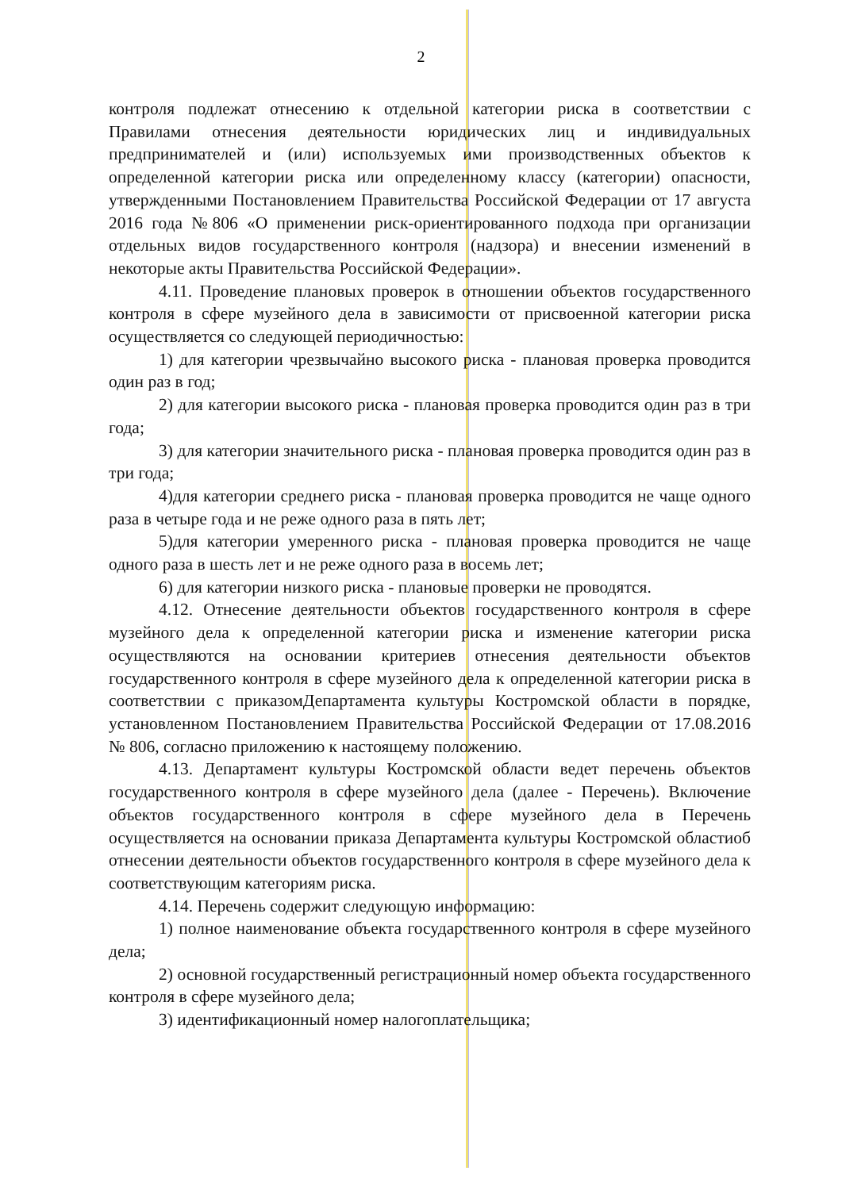2
контроля подлежат отнесению к отдельной категории риска в соответствии с Правилами отнесения деятельности юридических лиц и индивидуальных предпринимателей и (или) используемых ими производственных объектов к определенной категории риска или определенному классу (категории) опасности, утвержденными Постановлением Правительства Российской Федерации от 17 августа 2016 года №806 «О применении риск-ориентированного подхода при организации отдельных видов государственного контроля (надзора) и внесении изменений в некоторые акты Правительства Российской Федерации».
4.11. Проведение плановых проверок в отношении объектов государственного контроля в сфере музейного дела в зависимости от присвоенной категории риска осуществляется со следующей периодичностью:
1) для категории чрезвычайно высокого риска - плановая проверка проводится один раз в год;
2) для категории высокого риска - плановая проверка проводится один раз в три года;
3) для категории значительного риска - плановая проверка проводится один раз в три года;
4)для категории среднего риска - плановая проверка проводится не чаще одного раза в четыре года и не реже одного раза в пять лет;
5)для категории умеренного риска - плановая проверка проводится не чаще одного раза в шесть лет и не реже одного раза в восемь лет;
6) для категории низкого риска - плановые проверки не проводятся.
4.12. Отнесение деятельности объектов государственного контроля в сфере музейного дела к определенной категории риска и изменение категории риска осуществляются на основании критериев отнесения деятельности объектов государственного контроля в сфере музейного дела к определенной категории риска в соответствии с приказомДепартамента культуры Костромской области в порядке, установленном Постановлением Правительства Российской Федерации от 17.08.2016 № 806, согласно приложению к настоящему положению.
4.13. Департамент культуры Костромской области ведет перечень объектов государственного контроля в сфере музейного дела (далее - Перечень). Включение объектов государственного контроля в сфере музейного дела в Перечень осуществляется на основании приказа Департамента культуры Костромской областиоб отнесении деятельности объектов государственного контроля в сфере музейного дела к соответствующим категориям риска.
4.14. Перечень содержит следующую информацию:
1) полное наименование объекта государственного контроля в сфере музейного дела;
2) основной государственный регистрационный номер объекта государственного контроля в сфере музейного дела;
3) идентификационный номер налогоплательщика;